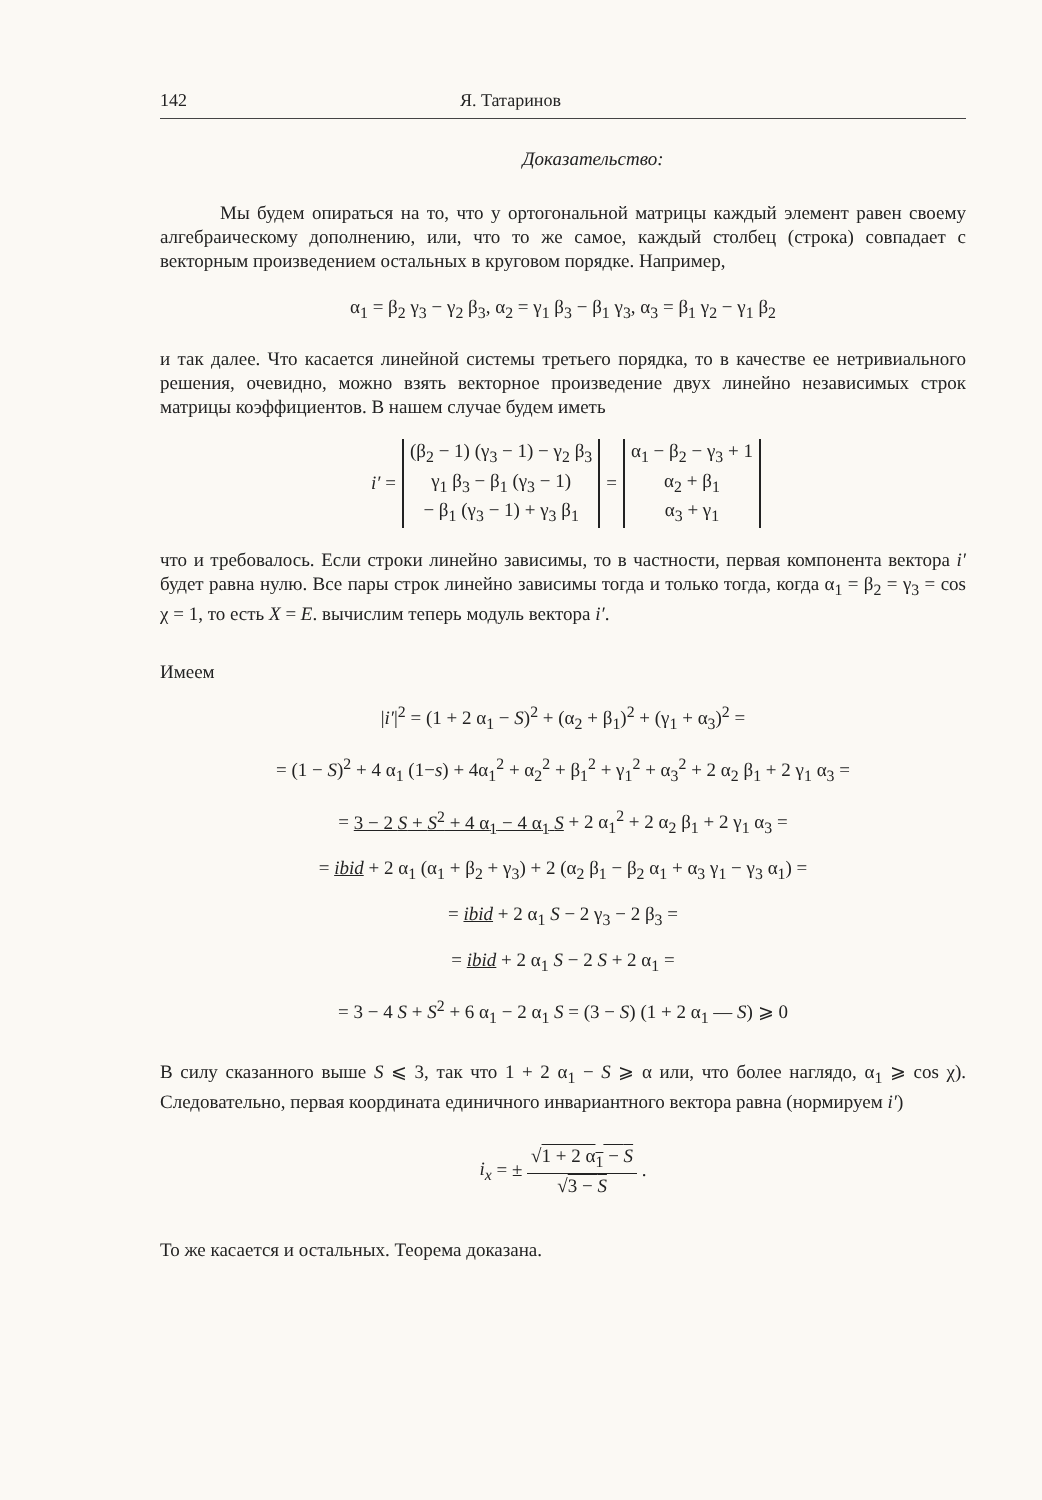142 Я. Татаринов
Доказательство:
Мы будем опираться на то, что у ортогональной матрицы каждый элемент равен своему алгебраическому дополнению, или, что то же самое, каждый столбец (строка) совпадает с векторным произведением остальных в круговом порядке. Например,
α<sub>1</sub> = β<sub>2</sub> γ<sub>3</sub> − γ<sub>2</sub> β<sub>3</sub>, α<sub>2</sub> = γ<sub>1</sub> β<sub>3</sub> − β<sub>1</sub> γ<sub>3</sub>, α<sub>3</sub> = β<sub>1</sub> γ<sub>2</sub> − γ<sub>1</sub> β<sub>2</sub>
и так далее. Что касается линейной системы третьего порядка, то в качестве ее нетривиального решения, очевидно, можно взять векторное произведение двух линейно независимых строк матрицы коэффициентов. В нашем случае будем иметь
| i′ = | (β<sub>2</sub> − 1) (γ<sub>3</sub> − 1) − γ<sub>2</sub> β<sub>3</sub> γ<sub>1</sub> β<sub>3</sub> − β<sub>1</sub> (γ<sub>3</sub> − 1) − β<sub>1</sub> (γ<sub>3</sub> − 1) + γ<sub>3</sub> β<sub>1</sub> | = | α<sub>1</sub> − β<sub>2</sub> − γ<sub>3</sub> + 1 α<sub>2</sub> + β<sub>1</sub> α<sub>3</sub> + γ<sub>1</sub> |
что и требовалось. Если строки линейно зависимы, то в частности, первая компонента вектора i′ будет равна нулю. Все пары строк линейно зависимы тогда и только тогда, когда α<sub>1</sub> = β<sub>2</sub> = γ<sub>3</sub> = cos χ = 1, то есть X = E. вычислим теперь модуль вектора i′.
Имеем
|i′|<sup>2</sup> = (1 + 2 α<sub>1</sub> − S)<sup>2</sup> + (α<sub>2</sub> + β<sub>1</sub>)<sup>2</sup> + (γ<sub>1</sub> + α<sub>3</sub>)<sup>2</sup> =
= (1 − S)<sup>2</sup> + 4 α<sub>1</sub> (1−s) + 4α<sub>1</sub><sup>2</sup> + α<sub>2</sub><sup>2</sup> + β<sub>1</sub><sup>2</sup> + γ<sub>1</sub><sup>2</sup> + α<sub>3</sub><sup>2</sup> + 2 α<sub>2</sub> β<sub>1</sub> + 2 γ<sub>1</sub> α<sub>3</sub> =
= 3 − 2 S + S<sup>2</sup> + 4 α<sub>1</sub> − 4 α<sub>1</sub> S + 2 α<sub>1</sub><sup>2</sup> + 2 α<sub>2</sub> β<sub>1</sub> + 2 γ<sub>1</sub> α<sub>3</sub> =
= ibid + 2 α<sub>1</sub> (α<sub>1</sub> + β<sub>2</sub> + γ<sub>3</sub>) + 2 (α<sub>2</sub> β<sub>1</sub> − β<sub>2</sub> α<sub>1</sub> + α<sub>3</sub> γ<sub>1</sub> − γ<sub>3</sub> α<sub>1</sub>) =
= ibid + 2 α<sub>1</sub> S − 2 γ<sub>3</sub> − 2 β<sub>3</sub> =
= ibid + 2 α<sub>1</sub> S − 2 S + 2 α<sub>1</sub> =
= 3 − 4 S + S<sup>2</sup> + 6 α<sub>1</sub> − 2 α<sub>1</sub> S = (3 − S) (1 + 2 α<sub>1</sub> — S) ⩾ 0
В силу сказанного выше S ⩽ 3, так что 1 + 2 α<sub>1</sub> − S ⩾ α или, что более наглядо, α<sub>1</sub> ⩾ cos χ). Следовательно, первая координата единичного инвариантного вектора равна (нормируем i′)
i<sub>x</sub> = ± √1 + 2 α<sub>1</sub> − S √3 − S .
То же касается и остальных. Теорема доказана.